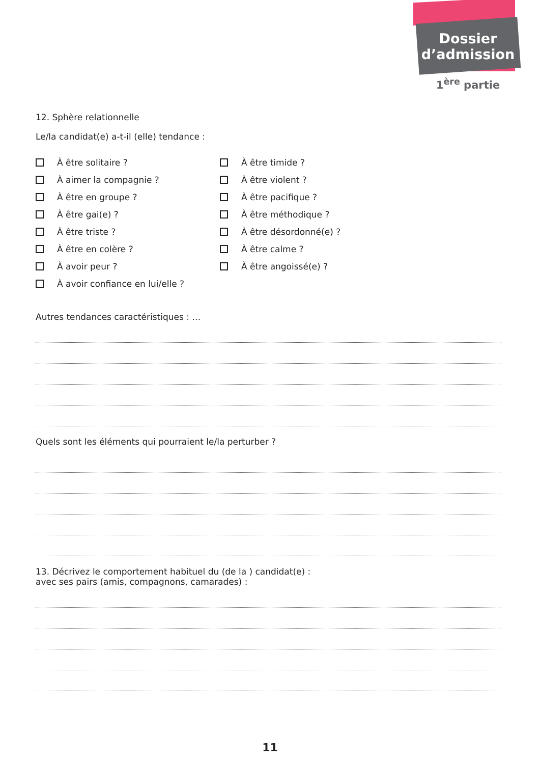Dossier
d’admission
1<sup>ère</sup> partie
12. Sphère relationnelle
Le/la candidat(e) a-t-il (elle) tendance :
À être solitaire ?
À aimer la compagnie ?
À être en groupe ?
À être gai(e) ?
À être triste ?
À être en colère ?
À avoir peur ?
À avoir confiance en lui/elle ?
À être timide ?
À être violent ?
À être pacifique ?
À être méthodique ?
À être désordonné(e) ?
À être calme ?
À être angoissé(e) ?
Autres tendances caractéristiques : …
Quels sont les éléments qui pourraient le/la perturber ?
13. Décrivez le comportement habituel du (de la ) candidat(e) :
avec ses pairs (amis, compagnons, camarades) :
11